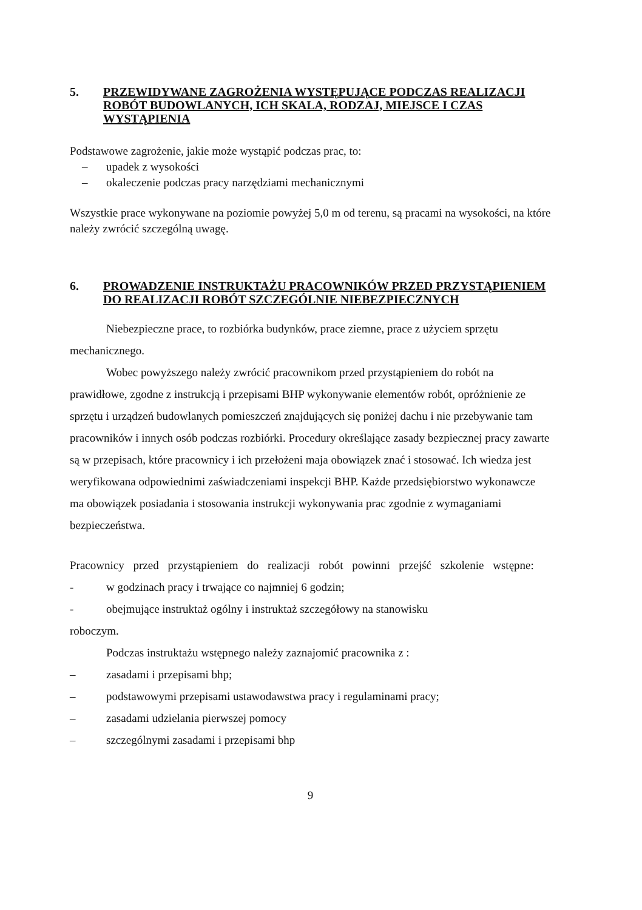5. PRZEWIDYWANE ZAGROŻENIA WYSTĘPUJĄCE PODCZAS REALIZACJI ROBÓT BUDOWLANYCH, ICH SKALA, RODZAJ, MIEJSCE I CZAS WYSTĄPIENIA
Podstawowe zagrożenie, jakie może wystąpić podczas prac, to:
– upadek z wysokości
– okaleczenie podczas pracy narzędziami mechanicznymi
Wszystkie prace wykonywane na poziomie powyżej 5,0 m od terenu, są pracami na wysokości, na które należy zwrócić szczególną uwagę.
6. PROWADZENIE INSTRUKTAŻU PRACOWNIKÓW PRZED PRZYSTĄPIENIEM DO REALIZACJI ROBÓT SZCZEGÓLNIE NIEBEZPIECZNYCH
Niebezpieczne prace, to rozbiórka budynków, prace ziemne, prace z użyciem sprzętu mechanicznego.
Wobec powyższego należy zwrócić pracownikom przed przystąpieniem do robót na prawidłowe, zgodne z instrukcją i przepisami BHP wykonywanie elementów robót, opróżnienie ze sprzętu i urządzeń budowlanych pomieszczeń znajdujących się poniżej dachu i nie przebywanie tam pracowników i innych osób podczas rozbiórki. Procedury określające zasady bezpiecznej pracy zawarte są w przepisach, które pracownicy i ich przełożeni maja obowiązek znać i stosować. Ich wiedza jest weryfikowana odpowiednimi zaświadczeniami inspekcji BHP. Każde przedsiębiorstwo wykonawcze ma obowiązek posiadania i stosowania instrukcji wykonywania prac zgodnie z wymaganiami bezpieczeństwa.
Pracownicy przed przystąpieniem do realizacji robót powinni przejść szkolenie wstępne:
- w godzinach pracy i trwające co najmniej 6 godzin;
- obejmujące instruktaż ogólny i instruktaż szczegółowy na stanowisku
roboczym.
Podczas instruktażu wstępnego należy zaznajomić pracownika z :
– zasadami i przepisami bhp;
– podstawowymi przepisami ustawodawstwa pracy i regulaminami pracy;
– zasadami udzielania pierwszej pomocy
– szczególnymi zasadami i przepisami bhp
9